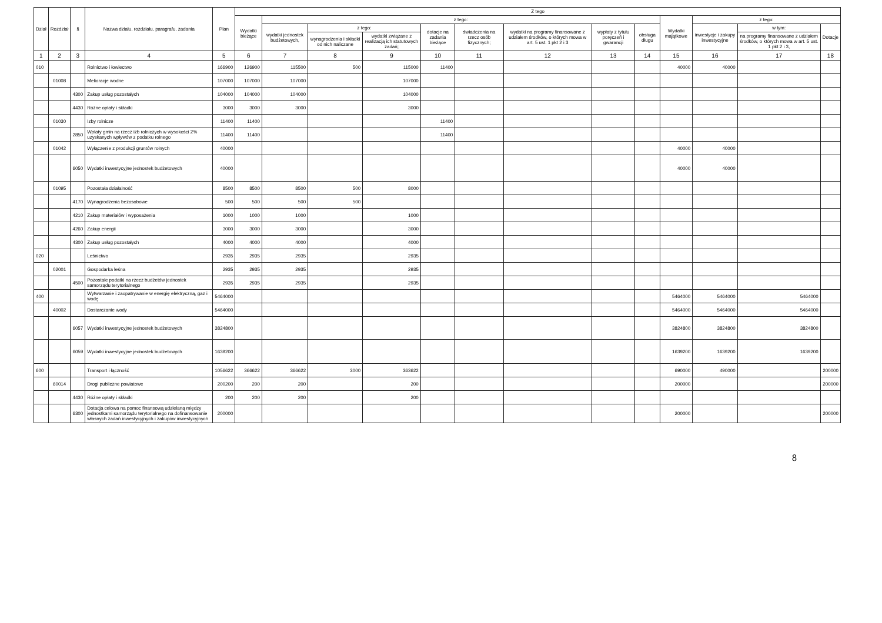| Dział | Rozdział | § | Nazwa działu, rozdziału, paragrafu, zadania | Plan | Z tego | | | | | | | | | | | | |
| --- | --- | --- | --- | --- | --- | --- | --- | --- | --- | --- | --- | --- | --- | --- | --- | --- | --- |
| | | | | | Wydatki bieżące | z tego: | | | | | | | | Wydatki majątkowe | z tego: | | |
| | | | | | | wydatki jednostek budżetowych, | z tego: | | dotacje na zadania bieżące | świadczenia na rzecz osób fizycznych; | wydatki na programy finansowane z udziałem środków, o których mowa w art. 5 ust. 1 pkt 2 i 3 | wypłaty z tytułu poręczeń i gwarancji | obsługa długu | | inwestycje i zakupy inwestycyjne | w tym: | Dotacje |
| | | | | | | | wynagrodzenia i składki od nich naliczane | wydatki związane z realizacją ich statutowych zadań; | | | | | | | | na programy finansowane z udziałem środków, o których mowa w art. 5 ust. 1 pkt 2 i 3, | |
| 1 | 2 | 3 | 4 | 5 | 6 | 7 | 8 | 9 | 10 | 11 | 12 | 13 | 14 | 15 | 16 | 17 | 18 |
| 010 | | | Rolnictwo i łowiectwo | 166900 | 126900 | 115500 | 500 | 115000 | 11400 | | | | | 40000 | 40000 | | |
| | 01008 | | Melioracje wodne | 107000 | 107000 | 107000 | | 107000 | | | | | | | | | |
| | | 4300 | Zakup usług pozostałych | 104000 | 104000 | 104000 | | 104000 | | | | | | | | | |
| | | 4430 | Różne opłaty i składki | 3000 | 3000 | 3000 | | 3000 | | | | | | | | | |
| | 01030 | | Izby rolnicze | 11400 | 11400 | | | | 11400 | | | | | | | | |
| | | 2850 | Wpłaty gmin na rzecz izb rolniczych w wysokości 2% uzyskanych wpływów z podatku rolnego | 11400 | 11400 | | | | 11400 | | | | | | | | |
| | 01042 | | Wyłączenie z produkcji gruntów rolnych | 40000 | | | | | | | | | | 40000 | 40000 | | |
| | | 6050 | Wydatki inwestycyjne jednostek budżetowych | 40000 | | | | | | | | | | 40000 | 40000 | | |
| | 01095 | | Pozostała działalność | 8500 | 8500 | 8500 | 500 | 8000 | | | | | | | | | |
| | | 4170 | Wynagrodzenia bezosobowe | 500 | 500 | 500 | 500 | | | | | | | | | | |
| | | 4210 | Zakup materiałów i wyposażenia | 1000 | 1000 | 1000 | | 1000 | | | | | | | | | |
| | | 4260 | Zakup energii | 3000 | 3000 | 3000 | | 3000 | | | | | | | | | |
| | | 4300 | Zakup usług pozostałych | 4000 | 4000 | 4000 | | 4000 | | | | | | | | | |
| 020 | | | Leśnictwo | 2935 | 2935 | 2935 | | 2935 | | | | | | | | | |
| | 02001 | | Gospodarka leśna | 2935 | 2935 | 2935 | | 2935 | | | | | | | | | |
| | | 4500 | Pozostałe podatki na rzecz budżetów jednostek samorządu terytorialnego | 2935 | 2935 | 2935 | | 2935 | | | | | | | | | |
| 400 | | | Wytwarzanie i zaopatrywanie w energię elektryczną, gaz i wodę | 5464000 | | | | | | | | | | 5464000 | 5464000 | 5464000 | |
| | 40002 | | Dostarczanie wody | 5464000 | | | | | | | | | | 5464000 | 5464000 | 5464000 | |
| | | 6057 | Wydatki inwestycyjne jednostek budżetowych | 3824800 | | | | | | | | | | 3824800 | 3824800 | 3824800 | |
| | | 6059 | Wydatki inwestycyjne jednostek budżetowych | 1639200 | | | | | | | | | | 1639200 | 1639200 | 1639200 | |
| 600 | | | Transport i łączność | 1056622 | 366622 | 366622 | 3000 | 363622 | | | | | | 690000 | 490000 | | 200000 |
| | 60014 | | Drogi publiczne powiatowe | 200200 | 200 | 200 | | 200 | | | | | | 200000 | | | 200000 |
| | | 4430 | Różne opłaty i składki | 200 | 200 | 200 | | 200 | | | | | | | | | |
| | | 6300 | Dotacja celowa na pomoc finansową udzielaną między jednostkami samorządu terytorialnego na dofinansowanie własnych zadań inwestycyjnych i zakupów inwestycyjnych | 200000 | | | | | | | | | | 200000 | | | 200000 |
8